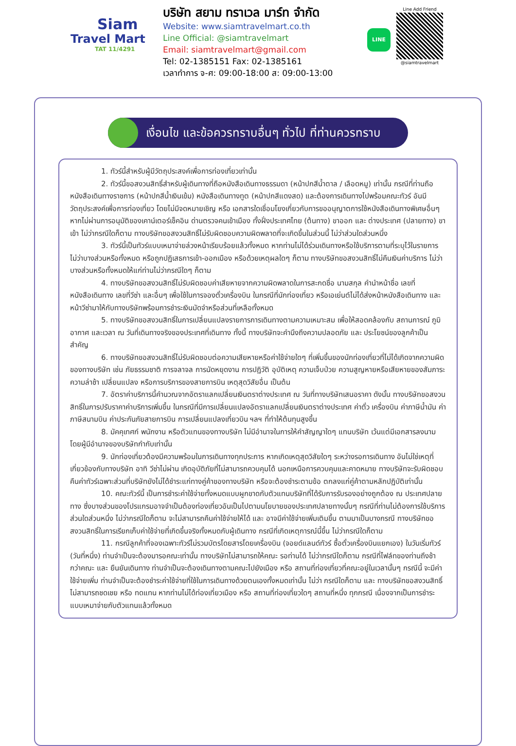Siam
Travel Mart
TAT 11/4291
บริษัท สยาม ทราเวล มาร์ท จำกัด
Website: www.siamtravelmart.co.th
Line Official: @siamtravelmart
Email: siamtravelmart@gmail.com
Tel: 02-1385151 Fax: 02-1385161
เวลาทำการ จ-ศ: 09:00-18:00 ส: 09:00-13:00
LINE
Line Add Friend
@siamtravelmart
เงื่อนไข และข้อควรทราบอื่นๆ ทั่วไป ที่ท่านควรทราบ
1. ทัวร์นี้สำหรับผู้มีวัตถุประสงค์เพื่อการท่องเที่ยวเท่านั้น
2. ทัวร์นี้ขอสงวนสิทธิ์สำหรับผู้เดินทางที่ถือหนังสือเดินทางธรรมดา (หน้าปกสีน้ำตาล / เลือดหมู) เท่านั้น กรณีที่ท่านถือหนังสือเดินทางราชการ (หน้าปกสีน้ำเงินเข้ม) หนังสือเดินทางทูต (หน้าปกสีแดงสด) และต้องการเดินทางไปพร้อมคณะทัวร์ อันมีวัตถุประสงค์เพื่อการท่องเที่ยว โดยไม่มีจดหมายเชิญ หรือ เอกสารใดเชื่อมโยงเกี่ยวกับการขออนุญาตการใช้หนังสือเดินทางพิเศษอื่นๆ หากไม่ผ่านการอนุมัติของเคาน์เตอร์เช็คอิน ด่านตรวจคนเข้าเมือง ทั้งฝั่งประเทศไทย (ต้นทาง) ขาออก และ ต่างประเทศ (ปลายทาง) ขาเข้า ไม่ว่ากรณีใดก็ตาม ทางบริษัทขอสงวนสิทธิ์ไม่รับผิดชอบความผิดพลาดที่จะเกิดขึ้นในส่วนนี้ ไม่ว่าส่วนใดส่วนหนึ่ง
3. ทัวร์นี้เป็นทัวร์แบบเหมาจ่ายล่วงหน้าเรียบร้อยแล้วทั้งหมด หากท่านไม่ได้ร่วมเดินทางหรือใช้บริการตามที่ระบุไว้ในรายการ ไม่ว่าบางส่วนหรือทั้งหมด หรือถูกปฏิเสธการเข้า-ออกเมือง หรือด้วยเหตุผลใดๆ ก็ตาม ทางบริษัทขอสงวนสิทธิ์ไม่คืนเงินค่าบริการ ไม่ว่าบางส่วนหรือทั้งหมดให้แก่ท่านไม่ว่ากรณีใดๆ ก็ตาม
4. ทางบริษัทขอสงวนสิทธิ์ไม่รับผิดชอบค่าเสียหายจากความผิดพลาดในการสะกดชื่อ นามสกุล คำนำหน้าชื่อ เลขที่หนังสือเดินทาง เลขที่วีซ่า และอื่นๆ เพื่อใช้ในการจองตั๋วเครื่องบิน ในกรณีที่นักท่องเที่ยว หรือเอเย่นต์ไม่ได้ส่งหน้าหนังสือเดินทาง และ หน้าวีซ่ามาให้กับทางบริษัทพร้อมการชำระเงินมัดจำหรือส่วนที่เหลือทั้งหมด
5. ทางบริษัทขอสงวนสิทธิ์ในการเปลี่ยนแปลงรายการการเดินทางตามความเหมาะสม เพื่อให้สอดคล้องกับ สถานการณ์ ภูมิอากาศ และเวลา ณ วันที่เดินทางจริงของประเทศที่เดินทาง ทั้งนี้ ทางบริษัทจะคำนึงถึงความปลอดภัย และ ประโยชน์ของลูกค้าเป็นสำคัญ
6. ทางบริษัทขอสงวนสิทธิ์ไม่รับผิดชอบต่อความเสียหายหรือค่าใช้จ่ายใดๆ ที่เพิ่มขึ้นของนักท่องเที่ยวที่ไม่ได้เกิดจากความผิดของทางบริษัท เช่น ภัยธรรมชาติ การจลาจล การนัดหยุดงาน การปฏิวัติ อุบัติเหตุ ความเจ็บป่วย ความสูญหายหรือเสียหายของสัมภาระ ความล่าช้า เปลี่ยนแปลง หรือการบริการของสายการบิน เหตุสุดวิสัยอื่น เป็นต้น
7. อัตราค่าบริการนี้คำนวณจากอัตราแลกเปลี่ยนเงินตราต่างประเทศ ณ วันที่ทางบริษัทเสนอราคา ดังนั้น ทางบริษัทขอสงวนสิทธิ์ในการปรับราคาค่าบริการเพิ่มขึ้น ในกรณีที่มีการเปลี่ยนแปลงอัตราแลกเปลี่ยนเงินตราต่างประเทศ ค่าตั๋ว เครื่องบิน ค่าภาษีน้ำมัน ค่าภาษีสนามบิน ค่าประกันภัยสายการบิน การเปลี่ยนแปลงเที่ยวบิน ฯลฯ ที่ทำให้ต้นทุนสูงขึ้น
8. มัคคุเทศก์ พนักงาน หรือตัวแทนของทางบริษัท ไม่มีอำนาจในการให้คำสัญญาใดๆ แทนบริษัท เว้นแต่มีเอกสารลงนามโดยผู้มีอำนาจของบริษัทกำกับเท่านั้น
9. นักท่องเที่ยวต้องมีความพร้อมในการเดินทางทุกประการ หากเกิดเหตุสุดวิสัยใดๆ ระหว่างรอการเดินทาง อันไม่ใช่เหตุที่เกี่ยวข้องกับทางบริษัท อาทิ วีซ่าไม่ผ่าน เกิดอุบัติภัยที่ไม่สามารถควบคุมได้ นอกเหนือการควบคุมและคาดหมาย ทางบริษัทจะรับผิดชอบคืนค่าทัวร์เฉพาะส่วนที่บริษัทยังไม่ได้ชำระแก่ทางคู่ค้าของทางบริษัท หรือจะต้องชำระตามข้อ ตกลงแก่คู่ค้าตามหลักปฏิบัติเท่านั้น
10. คณะทัวร์นี้ เป็นการชำระค่าใช้จ่ายทั้งหมดแบบผูกขาดกับตัวแทนบริษัทที่ได้รับการรับรองอย่างถูกต้อง ณ ประเทศปลายทาง ซึ่งบางส่วนของโปรแกรมอาจจำเป็นต้องท่องเที่ยวอันเป็นไปตามนโยบายของประเทศปลายทางนั้นๆ กรณีที่ท่านไม่ต้องการใช้บริการส่วนใดส่วนหนึ่ง ไม่ว่ากรณีใดก็ตาม จะไม่สามารถคืนค่าใช้จ่ายให้ได้ และ อาจมีค่าใช้จ่ายเพิ่มเติมขึ้น ตามมาเป็นบางกรณี ทางบริษัทขอสงวนสิทธิ์ในการเรียกเก็บค่าใช้จ่ายที่เกิดขึ้นจริงทั้งหมดกับผู้เดินทาง กรณีที่เกิดเหตุการณ์นี้ขึ้น ไม่ว่ากรณีใดก็ตาม
11. กรณีลูกค้าที่จองเฉพาะทัวร์ไม่รวมบัตรโดยสารโดยเครื่องบิน (จอยด์แลนด์ทัวร์ ซื้อตั๋วเครื่องบินแยกเอง) ในวันเริ่มทัวร์ (วันที่หนึ่ง) ท่านจำเป็นจะต้องมารอคณะเท่านั้น ทางบริษัทไม่สามารถให้คณะ รอท่านได้ ไม่ว่ากรณีใดก็ตาม กรณีที่ไฟล์ทของท่านถึงช้ากว่าคณะ และ ยืนยันเดินทาง ท่านจำเป็นจะต้องเดินทางตามคณะไปยังเมือง หรือ สถานที่ท่องเที่ยวที่คณะอยู่ในเวลานั้นๆ กรณีนี้ จะมีค่าใช้จ่ายเพิ่ม ท่านจำเป็นจะต้องชำระค่าใช้จ่ายที่ใช้ในการเดินทางด้วยตนเองทั้งหมดเท่านั้น ไม่ว่า กรณีใดก็ตาม และ ทางบริษัทขอสงวนสิทธิ์ไม่สามารถชดเชย หรือ ทดแทน หากท่านไม่ได้ท่องเที่ยวเมือง หรือ สถานที่ท่องเที่ยวใดๆ สถานที่หนึ่ง ทุกกรณี เนื่องจากเป็นการชำระแบบเหมาจ่ายกับตัวแทนแล้วทั้งหมด